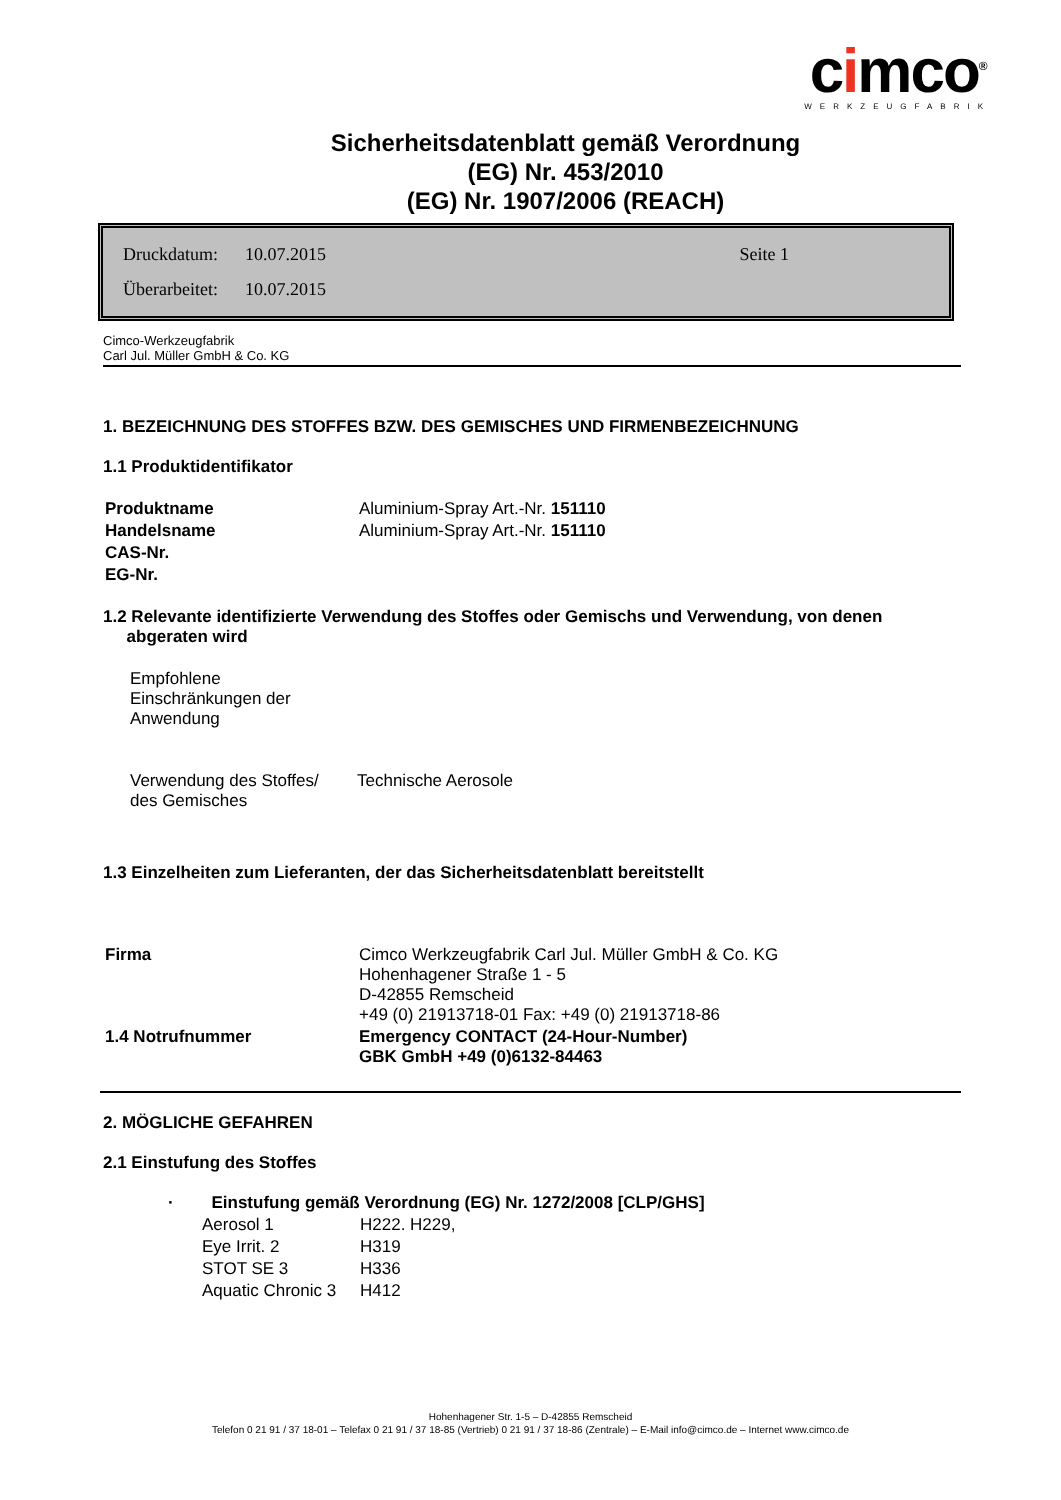cimco<sup>®</sup>
WERKZEUGFABRIK
Sicherheitsdatenblatt gemäß Verordnung
(EG) Nr. 453/2010
(EG) Nr. 1907/2006 (REACH)
| Druckdatum: | 10.07.2015 | Seite 1 |
| Überarbeitet: | 10.07.2015 | |
Cimco-Werkzeugfabrik
Carl Jul. Müller GmbH & Co. KG
1. BEZEICHNUNG DES STOFFES BZW. DES GEMISCHES UND FIRMENBEZEICHNUNG
1.1 Produktidentifikator
| Produktname | Aluminium-Spray Art.-Nr. 151110 |
| Handelsname | Aluminium-Spray Art.-Nr. 151110 |
| CAS-Nr. | |
| EG-Nr. | |
1.2 Relevante identifizierte Verwendung des Stoffes oder Gemischs und Verwendung, von denen
abgeraten wird
| Empfohlene Einschränkungen der Anwendung | |
| Verwendung des Stoffes/ des Gemisches | Technische Aerosole |
1.3 Einzelheiten zum Lieferanten, der das Sicherheitsdatenblatt bereitstellt
| Firma | Cimco Werkzeugfabrik Carl Jul. Müller GmbH & Co. KG Hohenhagener Straße 1 - 5 D-42855 Remscheid +49 (0) 21913718-01 Fax: +49 (0) 21913718-86 |
| 1.4 Notrufnummer | Emergency CONTACT (24-Hour-Number) GBK GmbH +49 (0)6132-84463 |
2. MÖGLICHE GEFAHREN
2.1 Einstufung des Stoffes
· Einstufung gemäß Verordnung (EG) Nr. 1272/2008 [CLP/GHS]
| Aerosol 1 | H222. H229, |
| Eye Irrit. 2 | H319 |
| STOT SE 3 | H336 |
| Aquatic Chronic 3 | H412 |
Hohenhagener Str. 1-5 – D-42855 Remscheid
Telefon 0 21 91 / 37 18-01 – Telefax 0 21 91 / 37 18-85 (Vertrieb) 0 21 91 / 37 18-86 (Zentrale) – E-Mail info@cimco.de – Internet www.cimco.de